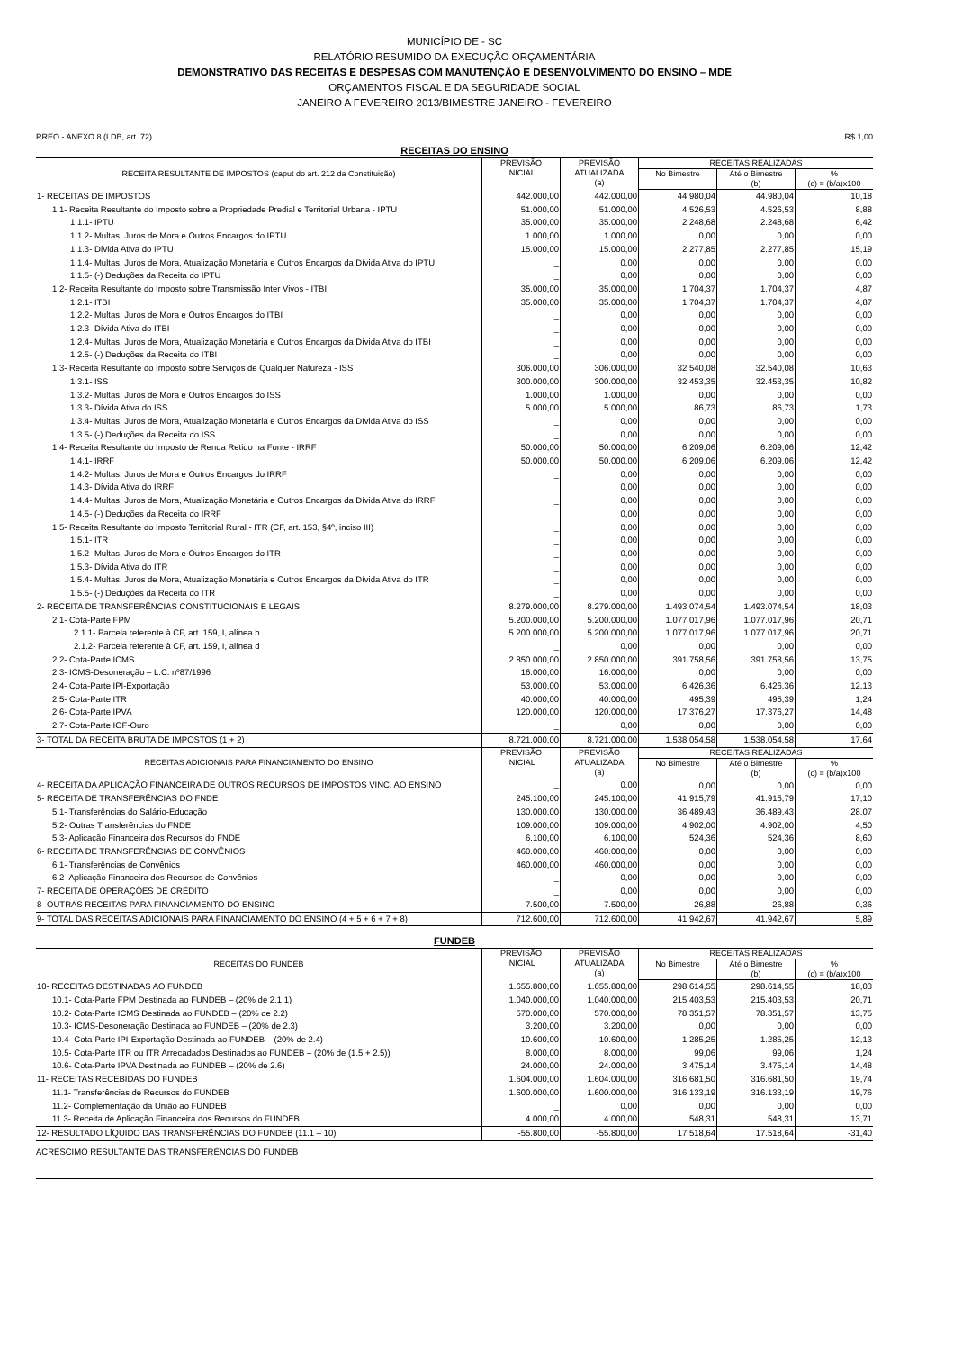MUNICÍPIO DE - SC
RELATÓRIO RESUMIDO DA EXECUÇÃO ORÇAMENTÁRIA
DEMONSTRATIVO DAS RECEITAS E DESPESAS COM MANUTENÇÃO E DESENVOLVIMENTO DO ENSINO – MDE
ORÇAMENTOS FISCAL E DA SEGURIDADE SOCIAL
JANEIRO A FEVEREIRO 2013/BIMESTRE JANEIRO - FEVEREIRO
RREO - ANEXO 8 (LDB, art. 72) R$ 1,00
RECEITAS DO ENSINO
| RECEITA RESULTANTE DE IMPOSTOS (caput do art. 212 da Constituição) | PREVISÃO INICIAL | PREVISÃO ATUALIZADA (a) | RECEITAS REALIZADAS | | |
| --- | --- | --- | --- | --- | --- |
| | | | No Bimestre | Até o Bimestre (b) | % (c) = (b/a)x100 |
| 1- RECEITAS DE IMPOSTOS | 442.000,00 | 442.000,00 | 44.980,04 | 44.980,04 | 10,18 |
| 1.1- Receita Resultante do Imposto sobre a Propriedade Predial e Territorial Urbana - IPTU | 51.000,00 | 51.000,00 | 4.526,53 | 4.526,53 | 8,88 |
| 1.1.1- IPTU | 35.000,00 | 35.000,00 | 2.248,68 | 2.248,68 | 6,42 |
| 1.1.2- Multas, Juros de Mora e Outros Encargos do IPTU | 1.000,00 | 1.000,00 | 0,00 | 0,00 | 0,00 |
| 1.1.3- Dívida Ativa do IPTU | 15.000,00 | 15.000,00 | 2.277,85 | 2.277,85 | 15,19 |
| 1.1.4- Multas, Juros de Mora, Atualização Monetária e Outros Encargos da Dívida Ativa do IPTU | _ | 0,00 | 0,00 | 0,00 | 0,00 |
| 1.1.5- (-) Deduções da Receita do IPTU | _ | 0,00 | 0,00 | 0,00 | 0,00 |
| 1.2- Receita Resultante do Imposto sobre Transmissão Inter Vivos - ITBI | 35.000,00 | 35.000,00 | 1.704,37 | 1.704,37 | 4,87 |
| 1.2.1- ITBI | 35.000,00 | 35.000,00 | 1.704,37 | 1.704,37 | 4,87 |
| 1.2.2- Multas, Juros de Mora e Outros Encargos do ITBI | _ | 0,00 | 0,00 | 0,00 | 0,00 |
| 1.2.3- Dívida Ativa do ITBI | _ | 0,00 | 0,00 | 0,00 | 0,00 |
| 1.2.4- Multas, Juros de Mora, Atualização Monetária e Outros Encargos da Dívida Ativa do ITBI | _ | 0,00 | 0,00 | 0,00 | 0,00 |
| 1.2.5- (-) Deduções da Receita do ITBI | _ | 0,00 | 0,00 | 0,00 | 0,00 |
| 1.3- Receita Resultante do Imposto sobre Serviços de Qualquer Natureza - ISS | 306.000,00 | 306.000,00 | 32.540,08 | 32.540,08 | 10,63 |
| 1.3.1- ISS | 300.000,00 | 300.000,00 | 32.453,35 | 32.453,35 | 10,82 |
| 1.3.2- Multas, Juros de Mora e Outros Encargos do ISS | 1.000,00 | 1.000,00 | 0,00 | 0,00 | 0,00 |
| 1.3.3- Dívida Ativa do ISS | 5.000,00 | 5.000,00 | 86,73 | 86,73 | 1,73 |
| 1.3.4- Multas, Juros de Mora, Atualização Monetária e Outros Encargos da Dívida Ativa do ISS | _ | 0,00 | 0,00 | 0,00 | 0,00 |
| 1.3.5- (-) Deduções da Receita do ISS | _ | 0,00 | 0,00 | 0,00 | 0,00 |
| 1.4- Receita Resultante do Imposto de Renda Retido na Fonte - IRRF | 50.000,00 | 50.000,00 | 6.209,06 | 6.209,06 | 12,42 |
| 1.4.1- IRRF | 50.000,00 | 50.000,00 | 6.209,06 | 6.209,06 | 12,42 |
| 1.4.2- Multas, Juros de Mora e Outros Encargos do IRRF | _ | 0,00 | 0,00 | 0,00 | 0,00 |
| 1.4.3- Dívida Ativa do IRRF | _ | 0,00 | 0,00 | 0,00 | 0,00 |
| 1.4.4- Multas, Juros de Mora, Atualização Monetária e Outros Encargos da Dívida Ativa do IRRF | _ | 0,00 | 0,00 | 0,00 | 0,00 |
| 1.4.5- (-) Deduções da Receita do IRRF | _ | 0,00 | 0,00 | 0,00 | 0,00 |
| 1.5- Receita Resultante do Imposto Territorial Rural - ITR (CF, art. 153, §4º, inciso III) | _ | 0,00 | 0,00 | 0,00 | 0,00 |
| 1.5.1- ITR | _ | 0,00 | 0,00 | 0,00 | 0,00 |
| 1.5.2- Multas, Juros de Mora e Outros Encargos do ITR | _ | 0,00 | 0,00 | 0,00 | 0,00 |
| 1.5.3- Dívida Ativa do ITR | _ | 0,00 | 0,00 | 0,00 | 0,00 |
| 1.5.4- Multas, Juros de Mora, Atualização Monetária e Outros Encargos da Dívida Ativa do ITR | _ | 0,00 | 0,00 | 0,00 | 0,00 |
| 1.5.5- (-) Deduções da Receita do ITR | _ | 0,00 | 0,00 | 0,00 | 0,00 |
| 2- RECEITA DE TRANSFERÊNCIAS CONSTITUCIONAIS E LEGAIS | 8.279.000,00 | 8.279.000,00 | 1.493.074,54 | 1.493.074,54 | 18,03 |
| 2.1- Cota-Parte FPM | 5.200.000,00 | 5.200.000,00 | 1.077.017,96 | 1.077.017,96 | 20,71 |
| 2.1.1- Parcela referente à CF, art. 159, I, alínea b | 5.200.000,00 | 5.200.000,00 | 1.077.017,96 | 1.077.017,96 | 20,71 |
| 2.1.2- Parcela referente à CF, art. 159, I, alínea d | _ | 0,00 | 0,00 | 0,00 | 0,00 |
| 2.2- Cota-Parte ICMS | 2.850.000,00 | 2.850.000,00 | 391.758,56 | 391.758,56 | 13,75 |
| 2.3- ICMS-Desoneração – L.C. nº87/1996 | 16.000,00 | 16.000,00 | 0,00 | 0,00 | 0,00 |
| 2.4- Cota-Parte IPI-Exportação | 53.000,00 | 53.000,00 | 6.426,36 | 6.426,36 | 12,13 |
| 2.5- Cota-Parte ITR | 40.000,00 | 40.000,00 | 495,39 | 495,39 | 1,24 |
| 2.6- Cota-Parte IPVA | 120.000,00 | 120.000,00 | 17.376,27 | 17.376,27 | 14,48 |
| 2.7- Cota-Parte IOF-Ouro | _ | 0,00 | 0,00 | 0,00 | 0,00 |
| 3- TOTAL DA RECEITA BRUTA DE IMPOSTOS (1 + 2) | 8.721.000,00 | 8.721.000,00 | 1.538.054,58 | 1.538.054,58 | 17,64 |
| RECEITAS ADICIONAIS PARA FINANCIAMENTO DO ENSINO | PREVISÃO INICIAL | PREVISÃO ATUALIZADA (a) | RECEITAS REALIZADAS | | |
| --- | --- | --- | --- | --- | --- |
| | | | No Bimestre | Até o Bimestre (b) | % (c) = (b/a)x100 |
| 4- RECEITA DA APLICAÇÃO FINANCEIRA DE OUTROS RECURSOS DE IMPOSTOS VINC. AO ENSINO | _ | 0,00 | 0,00 | 0,00 | 0,00 |
| 5- RECEITA DE TRANSFERÊNCIAS DO FNDE | 245.100,00 | 245.100,00 | 41.915,79 | 41.915,79 | 17,10 |
| 5.1- Transferências do Salário-Educação | 130.000,00 | 130.000,00 | 36.489,43 | 36.489,43 | 28,07 |
| 5.2- Outras Transferências do FNDE | 109.000,00 | 109.000,00 | 4.902,00 | 4.902,00 | 4,50 |
| 5.3- Aplicação Financeira dos Recursos do FNDE | 6.100,00 | 6.100,00 | 524,36 | 524,36 | 8,60 |
| 6- RECEITA DE TRANSFERÊNCIAS DE CONVÊNIOS | 460.000,00 | 460.000,00 | 0,00 | 0,00 | 0,00 |
| 6.1- Transferências de Convênios | 460.000,00 | 460.000,00 | 0,00 | 0,00 | 0,00 |
| 6.2- Aplicação Financeira dos Recursos de Convênios | _ | 0,00 | 0,00 | 0,00 | 0,00 |
| 7- RECEITA DE OPERAÇÕES DE CRÉDITO | _ | 0,00 | 0,00 | 0,00 | 0,00 |
| 8- OUTRAS RECEITAS PARA FINANCIAMENTO DO ENSINO | 7.500,00 | 7.500,00 | 26,88 | 26,88 | 0,36 |
| 9- TOTAL DAS RECEITAS ADICIONAIS PARA FINANCIAMENTO DO ENSINO (4 + 5 + 6 + 7 + 8) | 712.600,00 | 712.600,00 | 41.942,67 | 41.942,67 | 5,89 |
FUNDEB
| RECEITAS DO FUNDEB | PREVISÃO INICIAL | PREVISÃO ATUALIZADA (a) | RECEITAS REALIZADAS | | |
| --- | --- | --- | --- | --- | --- |
| | | | No Bimestre | Até o Bimestre (b) | % (c) = (b/a)x100 |
| 10- RECEITAS DESTINADAS AO FUNDEB | 1.655.800,00 | 1.655.800,00 | 298.614,55 | 298.614,55 | 18,03 |
| 10.1- Cota-Parte FPM Destinada ao FUNDEB – (20% de 2.1.1) | 1.040.000,00 | 1.040.000,00 | 215.403,53 | 215.403,53 | 20,71 |
| 10.2- Cota-Parte ICMS Destinada ao FUNDEB – (20% de 2.2) | 570.000,00 | 570.000,00 | 78.351,57 | 78.351,57 | 13,75 |
| 10.3- ICMS-Desoneração Destinada ao FUNDEB – (20% de 2.3) | 3.200,00 | 3.200,00 | 0,00 | 0,00 | 0,00 |
| 10.4- Cota-Parte IPI-Exportação Destinada ao FUNDEB – (20% de 2.4) | 10.600,00 | 10.600,00 | 1.285,25 | 1.285,25 | 12,13 |
| 10.5- Cota-Parte ITR ou ITR Arrecadados Destinados ao FUNDEB – (20% de (1.5 + 2.5)) | 8.000,00 | 8.000,00 | 99,06 | 99,06 | 1,24 |
| 10.6- Cota-Parte IPVA Destinada ao FUNDEB – (20% de 2.6) | 24.000,00 | 24.000,00 | 3.475,14 | 3.475,14 | 14,48 |
| 11- RECEITAS RECEBIDAS DO FUNDEB | 1.604.000,00 | 1.604.000,00 | 316.681,50 | 316.681,50 | 19,74 |
| 11.1- Transferências de Recursos do FUNDEB | 1.600.000,00 | 1.600.000,00 | 316.133,19 | 316.133,19 | 19,76 |
| 11.2- Complementação da União ao FUNDEB | _ | 0,00 | 0,00 | 0,00 | 0,00 |
| 11.3- Receita de Aplicação Financeira dos Recursos do FUNDEB | 4.000,00 | 4.000,00 | 548,31 | 548,31 | 13,71 |
| 12- RESULTADO LÍQUIDO DAS TRANSFERÊNCIAS DO FUNDEB (11.1 – 10) | -55.800,00 | -55.800,00 | 17.518,64 | 17.518,64 | -31,40 |
ACRÉSCIMO RESULTANTE DAS TRANSFERÊNCIAS DO FUNDEB